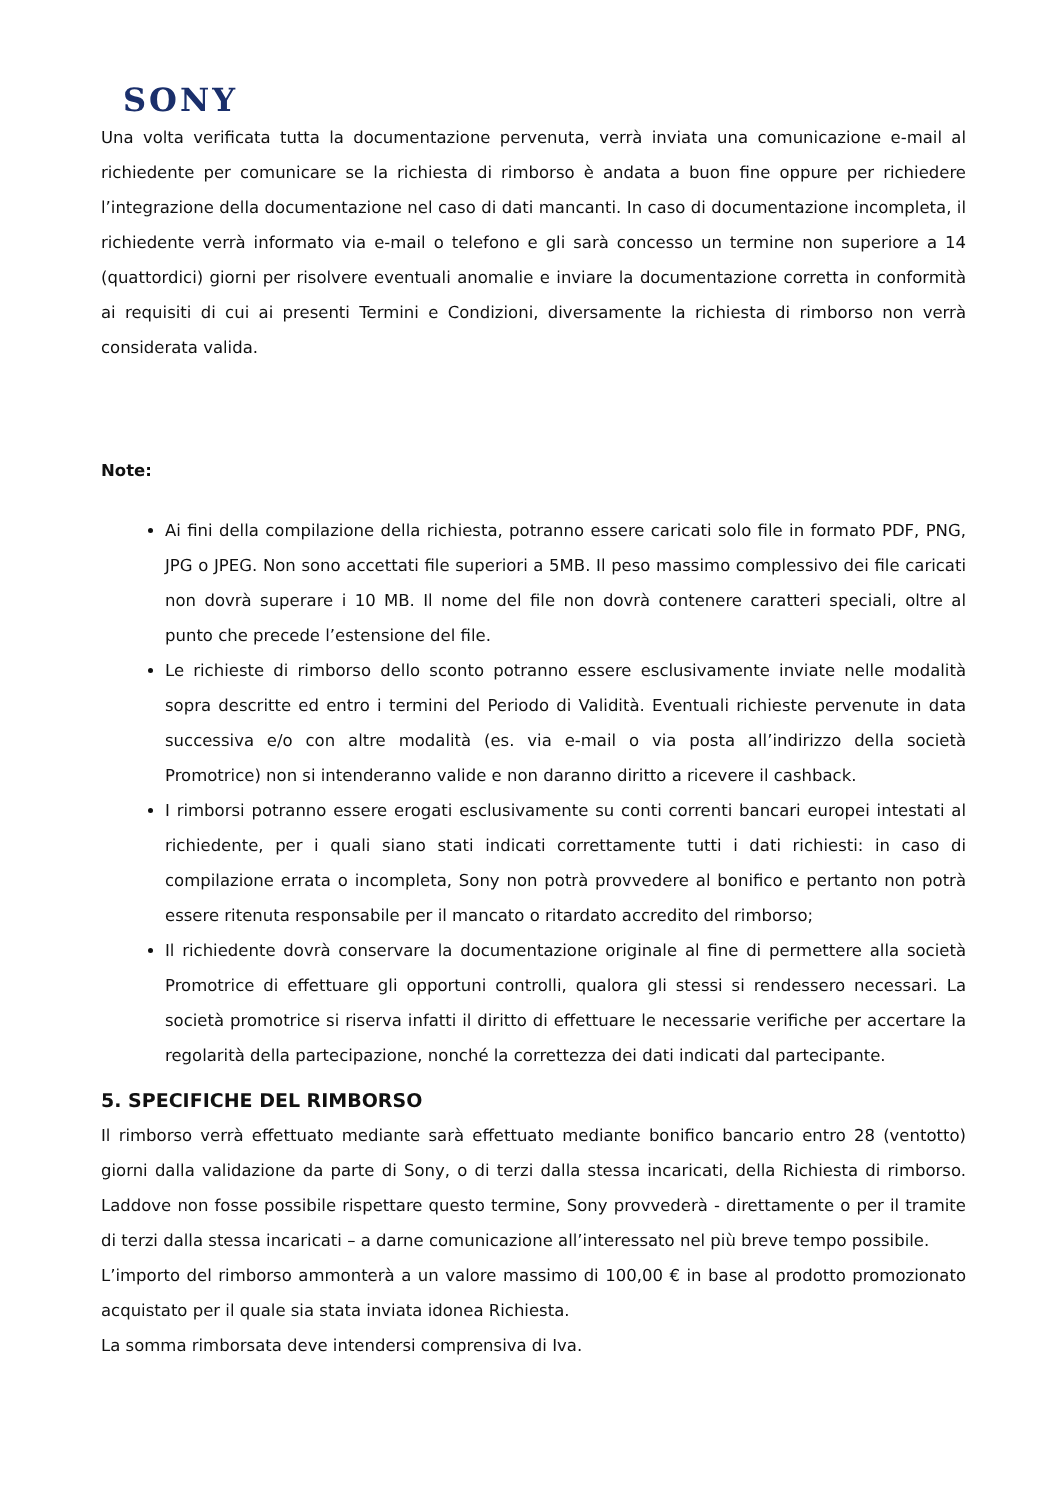SONY
Una volta verificata tutta la documentazione pervenuta, verrà inviata una comunicazione e-mail al richiedente per comunicare se la richiesta di rimborso è andata a buon fine oppure per richiedere l’integrazione della documentazione nel caso di dati mancanti. In caso di documentazione incompleta, il richiedente verrà informato via e-mail o telefono e gli sarà concesso un termine non superiore a 14 (quattordici) giorni per risolvere eventuali anomalie e inviare la documentazione corretta in conformità ai requisiti di cui ai presenti Termini e Condizioni, diversamente la richiesta di rimborso non verrà considerata valida.
Note:
Ai fini della compilazione della richiesta, potranno essere caricati solo file in formato PDF, PNG, JPG o JPEG. Non sono accettati file superiori a 5MB. Il peso massimo complessivo dei file caricati non dovrà superare i 10 MB. Il nome del file non dovrà contenere caratteri speciali, oltre al punto che precede l’estensione del file.
Le richieste di rimborso dello sconto potranno essere esclusivamente inviate nelle modalità sopra descritte ed entro i termini del Periodo di Validità. Eventuali richieste pervenute in data successiva e/o con altre modalità (es. via e-mail o via posta all’indirizzo della società Promotrice) non si intenderanno valide e non daranno diritto a ricevere il cashback.
I rimborsi potranno essere erogati esclusivamente su conti correnti bancari europei intestati al richiedente, per i quali siano stati indicati correttamente tutti i dati richiesti: in caso di compilazione errata o incompleta, Sony non potrà provvedere al bonifico e pertanto non potrà essere ritenuta responsabile per il mancato o ritardato accredito del rimborso;
Il richiedente dovrà conservare la documentazione originale al fine di permettere alla società Promotrice di effettuare gli opportuni controlli, qualora gli stessi si rendessero necessari. La società promotrice si riserva infatti il diritto di effettuare le necessarie verifiche per accertare la regolarità della partecipazione, nonché la correttezza dei dati indicati dal partecipante.
5. SPECIFICHE DEL RIMBORSO
Il rimborso verrà effettuato mediante sarà effettuato mediante bonifico bancario entro 28 (ventotto) giorni dalla validazione da parte di Sony, o di terzi dalla stessa incaricati, della Richiesta di rimborso. Laddove non fosse possibile rispettare questo termine, Sony provvederà - direttamente o per il tramite di terzi dalla stessa incaricati – a darne comunicazione all’interessato nel più breve tempo possibile.
L’importo del rimborso ammonterà a un valore massimo di 100,00 € in base al prodotto promozionato acquistato per il quale sia stata inviata idonea Richiesta.
La somma rimborsata deve intendersi comprensiva di Iva.